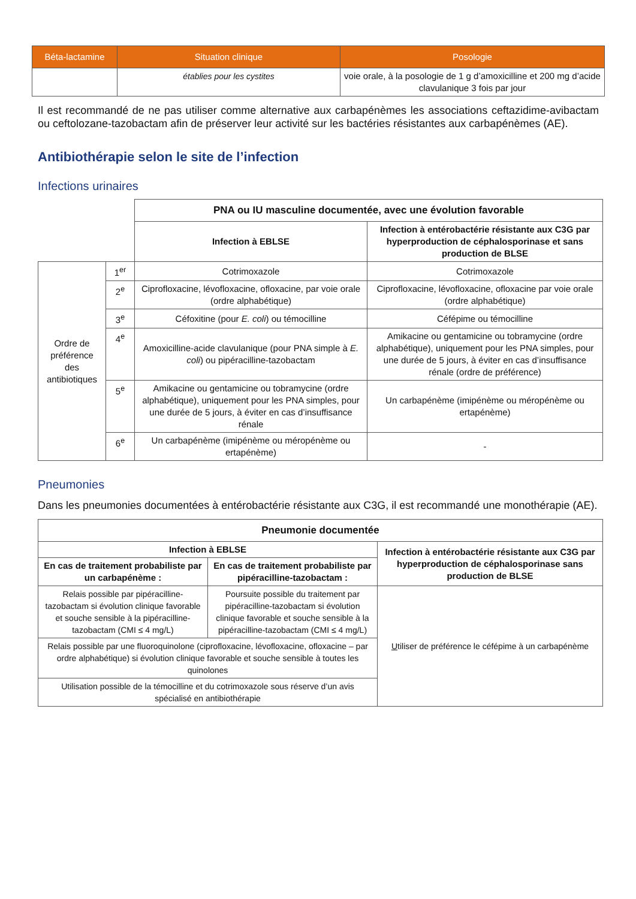| Béta-lactamine | Situation clinique | Posologie |
| --- | --- | --- |
| | établies pour les cystites | voie orale, à la posologie de 1 g d’amoxicilline et 200 mg d’acide clavulanique 3 fois par jour |
Il est recommandé de ne pas utiliser comme alternative aux carbapénèmes les associations ceftazidime-avibactam ou ceftolozane-tazobactam afin de préserver leur activité sur les bactéries résistantes aux carbapénèmes (AE).
Antibiothérapie selon le site de l’infection
Infections urinaires
| | | PNA ou IU masculine documentée, avec une évolution favorable | |
| | | Infection à EBLSE | Infection à entérobactérie résistante aux C3G par hyperproduction de céphalosporinase et sans production de BLSE |
| Ordre de préférence des antibiotiques | 1<sup>er</sup> | Cotrimoxazole | Cotrimoxazole |
| | 2<sup>e</sup> | Ciprofloxacine, lévofloxacine, ofloxacine, par voie orale (ordre alphabétique) | Ciprofloxacine, lévofloxacine, ofloxacine par voie orale (ordre alphabétique) |
| | 3<sup>e</sup> | Céfoxitine (pour E. coli ) ou témocilline | Céfépime ou témocilline |
| | 4<sup>e</sup> | Amoxicilline-acide clavulanique (pour PNA simple à E. coli ) ou pipéracilline-tazobactam | Amikacine ou gentamicine ou tobramycine (ordre alphabétique), uniquement pour les PNA simples, pour une durée de 5 jours, à éviter en cas d’insuffisance rénale (ordre de préférence) |
| | 5<sup>e</sup> | Amikacine ou gentamicine ou tobramycine (ordre alphabétique), uniquement pour les PNA simples, pour une durée de 5 jours, à éviter en cas d’insuffisance rénale | Un carbapénème (imipénème ou méropénème ou ertapénème) |
| | 6<sup>e</sup> | Un carbapénème (imipénème ou méropénème ou ertapénème) | - |
Pneumonies
Dans les pneumonies documentées à entérobactérie résistante aux C3G, il est recommandé une monothérapie (AE).
| Pneumonie documentée | | |
| --- | --- | --- |
| Infection à EBLSE | | Infection à entérobactérie résistante aux C3G par hyperproduction de céphalosporinase sans production de BLSE |
| En cas de traitement probabiliste par un carbapénème : | En cas de traitement probabiliste par pipéracilline-tazobactam : | |
| Relais possible par pipéracilline-tazobactam si évolution clinique favorable et souche sensible à la pipéracilline-tazobactam (CMI ≤ 4 mg/L) | Poursuite possible du traitement par pipéracilline-tazobactam si évolution clinique favorable et souche sensible à la pipéracilline-tazobactam (CMI ≤ 4 mg/L) | U tiliser de préférence le céfépime à un carbapénème |
| Relais possible par une fluoroquinolone (ciprofloxacine, lévofloxacine, ofloxacine – par ordre alphabétique) si évolution clinique favorable et souche sensible à toutes les quinolones | | |
| Utilisation possible de la témocilline et du cotrimoxazole sous réserve d’un avis spécialisé en antibiothérapie | | |